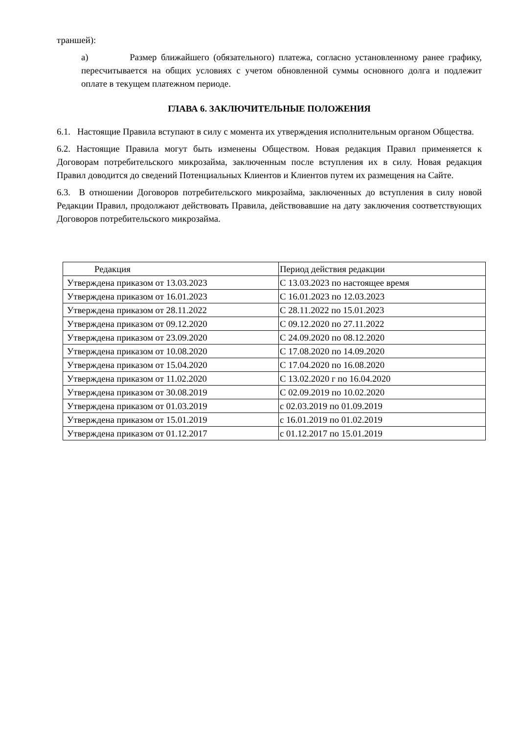траншей):
а) Размер ближайшего (обязательного) платежа, согласно установленному ранее графику, пересчитывается на общих условиях с учетом обновленной суммы основного долга и подлежит оплате в текущем платежном периоде.
ГЛАВА 6. ЗАКЛЮЧИТЕЛЬНЫЕ ПОЛОЖЕНИЯ
6.1. Настоящие Правила вступают в силу с момента их утверждения исполнительным органом Общества.
6.2. Настоящие Правила могут быть изменены Обществом. Новая редакция Правил применяется к Договорам потребительского микрозайма, заключенным после вступления их в силу. Новая редакция Правил доводится до сведений Потенциальных Клиентов и Клиентов путем их размещения на Сайте.
6.3. В отношении Договоров потребительского микрозайма, заключенных до вступления в силу новой Редакции Правил, продолжают действовать Правила, действовавшие на дату заключения соответствующих Договоров потребительского микрозайма.
| Редакция | Период действия редакции |
| Утверждена приказом от 13.03.2023 | С 13.03.2023 по настоящее время |
| Утверждена приказом от 16.01.2023 | С 16.01.2023 по 12.03.2023 |
| Утверждена приказом от 28.11.2022 | С 28.11.2022 по 15.01.2023 |
| Утверждена приказом от 09.12.2020 | С 09.12.2020 по 27.11.2022 |
| Утверждена приказом от 23.09.2020 | С 24.09.2020 по 08.12.2020 |
| Утверждена приказом от 10.08.2020 | С 17.08.2020 по 14.09.2020 |
| Утверждена приказом от 15.04.2020 | С 17.04.2020 по 16.08.2020 |
| Утверждена приказом от 11.02.2020 | С 13.02.2020 г по 16.04.2020 |
| Утверждена приказом от 30.08.2019 | С 02.09.2019 по 10.02.2020 |
| Утверждена приказом от 01.03.2019 | с 02.03.2019 по 01.09.2019 |
| Утверждена приказом от 15.01.2019 | с 16.01.2019 по 01.02.2019 |
| Утверждена приказом от 01.12.2017 | с 01.12.2017 по 15.01.2019 |